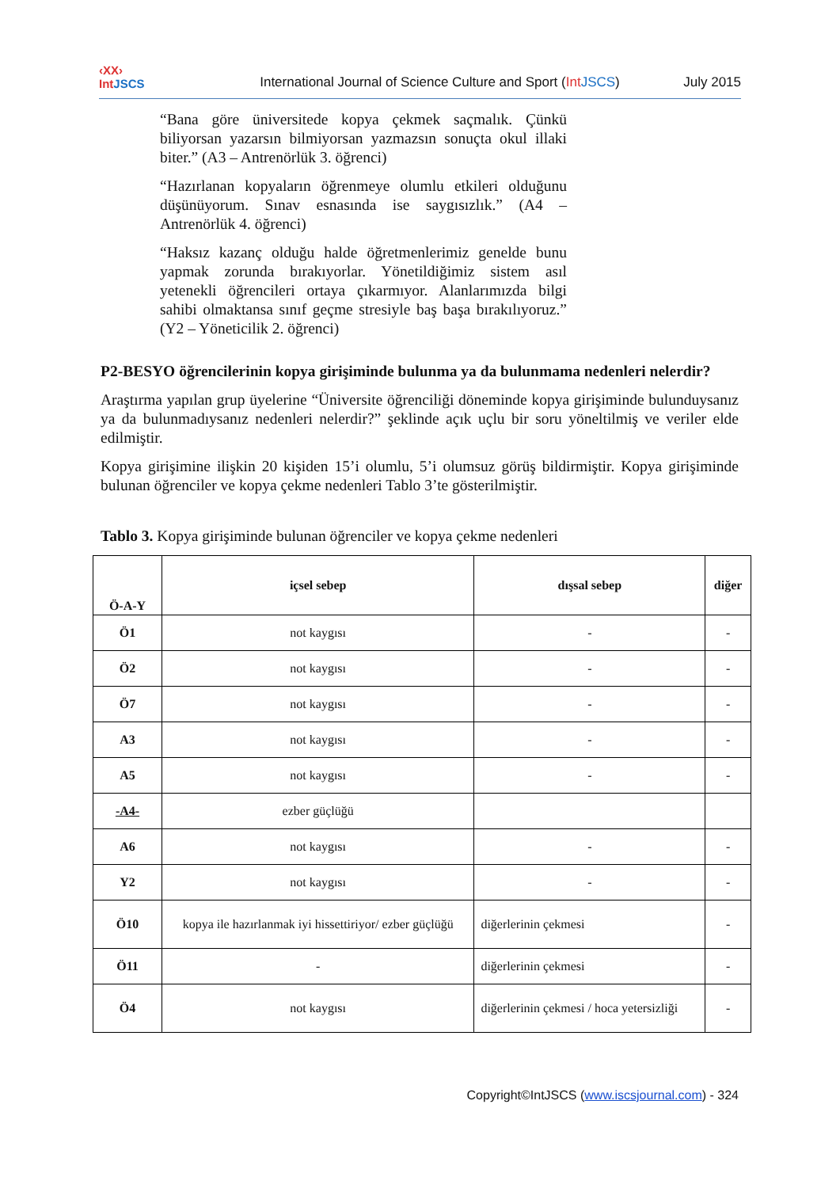‹XX›
IntJSCS
International Journal of Science Culture and Sport (Int JSCS)
July 2015
“Bana göre üniversitede kopya çekmek saçmalık. Çünkü biliyorsan yazarsın bilmiyorsan yazmazsın sonuçta okul illaki biter.” (A3 – Antrenörlük 3. öğrenci)
“Hazırlanan kopyaların öğrenmeye olumlu etkileri olduğunu düşünüyorum. Sınav esnasında ise saygısızlık.” (A4 – Antrenörlük 4. öğrenci)
“Haksız kazanç olduğu halde öğretmenlerimiz genelde bunu yapmak zorunda bırakıyorlar. Yönetildiğimiz sistem asıl yetenekli öğrencileri ortaya çıkarmıyor. Alanlarımızda bilgi sahibi olmaktansa sınıf geçme stresiyle baş başa bırakılıyoruz.” (Y2 – Yöneticilik 2. öğrenci)
P2-BESYO öğrencilerinin kopya girişiminde bulunma ya da bulunmama nedenleri nelerdir?
Araştırma yapılan grup üyelerine “Üniversite öğrenciliği döneminde kopya girişiminde bulunduysanız ya da bulunmadıysanız nedenleri nelerdir?” şeklinde açık uçlu bir soru yöneltilmiş ve veriler elde edilmiştir.
Kopya girişimine ilişkin 20 kişiden 15’i olumlu, 5’i olumsuz görüş bildirmiştir. Kopya girişiminde bulunan öğrenciler ve kopya çekme nedenleri Tablo 3’te gösterilmiştir.
Tablo 3. Kopya girişiminde bulunan öğrenciler ve kopya çekme nedenleri
| Ö-A-Y | içsel sebep | dışsal sebep | diğer |
| --- | --- | --- | --- |
| Ö1 | not kaygısı | - | - |
| Ö2 | not kaygısı | - | - |
| Ö7 | not kaygısı | - | - |
| A3 | not kaygısı | - | - |
| A5 | not kaygısı | - | - |
| -A4- | ezber güçlüğü | | |
| A6 | not kaygısı | - | - |
| Y2 | not kaygısı | - | - |
| Ö10 | kopya ile hazırlanmak iyi hissettiriyor/ ezber güçlüğü | diğerlerinin çekmesi | - |
| Ö11 | - | diğerlerinin çekmesi | - |
| Ö4 | not kaygısı | diğerlerinin çekmesi / hoca yetersizliği | - |
Copyright©IntJSCS (www.iscsjournal.com) - 324